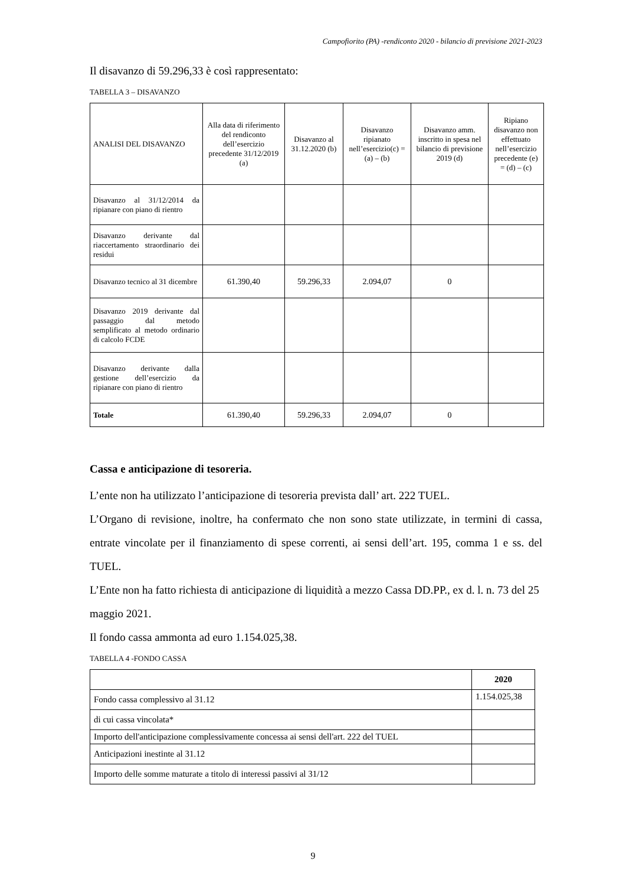Campofiorito (PA) -rendiconto 2020 - bilancio di previsione 2021-2023
Il disavanzo di 59.296,33 è così rappresentato:
TABELLA 3 – DISAVANZO
| ANALISI DEL DISAVANZO | Alla data di riferimento del rendiconto dell’esercizio precedente 31/12/2019 (a) | Disavanzo al 31.12.2020 (b) | Disavanzo ripianato nell’esercizio(c) = (a) – (b) | Disavanzo amm. inscritto in spesa nel bilancio di previsione 2019 (d) | Ripiano disavanzo non effettuato nell’esercizio precedente (e) = (d) – (c) |
| --- | --- | --- | --- | --- | --- |
| Disavanzo al 31/12/2014 da ripianare con piano di rientro | | | | | |
| Disavanzo derivante dal riaccertamento straordinario dei residui | | | | | |
| Disavanzo tecnico al 31 dicembre | 61.390,40 | 59.296,33 | 2.094,07 | 0 | |
| Disavanzo 2019 derivante dal passaggio dal metodo semplificato al metodo ordinario di calcolo FCDE | | | | | |
| Disavanzo derivante dalla gestione dell’esercizio da ripianare con piano di rientro | | | | | |
| Totale | 61.390,40 | 59.296,33 | 2.094,07 | 0 | |
Cassa e anticipazione di tesoreria.
L’ente non ha utilizzato l’anticipazione di tesoreria prevista dall’ art. 222 TUEL.
L’Organo di revisione, inoltre, ha confermato che non sono state utilizzate, in termini di cassa, entrate vincolate per il finanziamento di spese correnti, ai sensi dell’art. 195, comma 1 e ss. del TUEL.
L’Ente non ha fatto richiesta di anticipazione di liquidità a mezzo Cassa DD.PP., ex d. l. n. 73 del 25 maggio 2021.
Il fondo cassa ammonta ad euro 1.154.025,38.
TABELLA 4 -FONDO CASSA
| | 2020 |
| --- | --- |
| Fondo cassa complessivo al 31.12 | 1.154.025,38 |
| di cui cassa vincolata* | |
| Importo dell'anticipazione complessivamente concessa ai sensi dell'art. 222 del TUEL | |
| Anticipazioni inestinte al 31.12 | |
| Importo delle somme maturate a titolo di interessi passivi al 31/12 | |
9